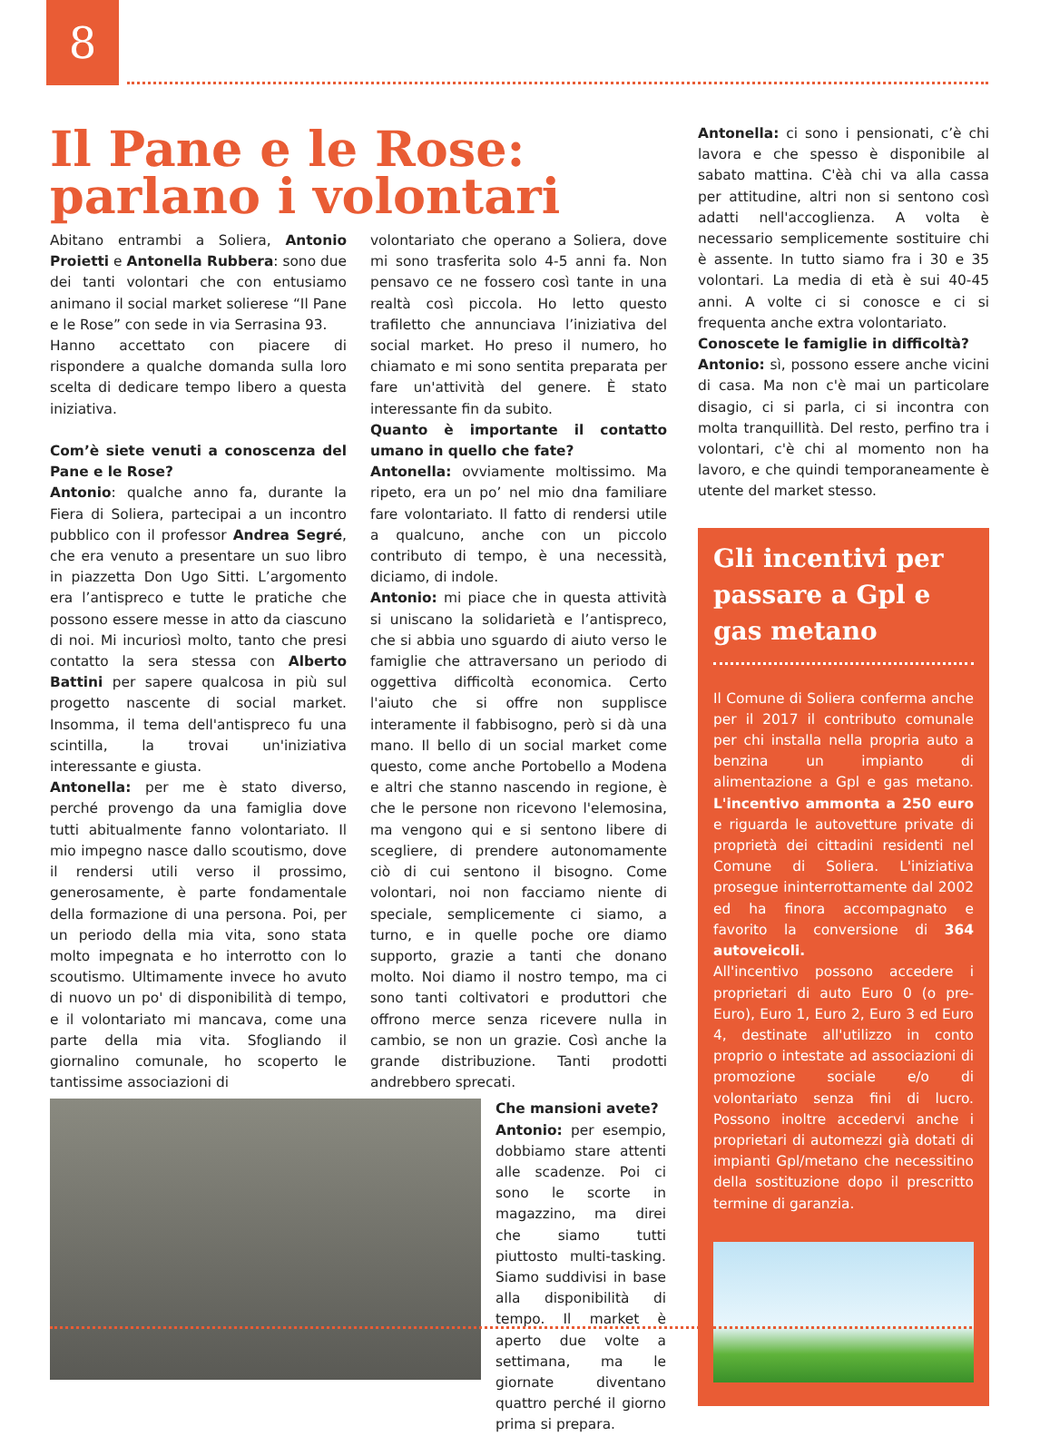8
Il Pane e le Rose: parlano i volontari
Abitano entrambi a Soliera, Antonio Proietti e Antonella Rubbera: sono due dei tanti volontari che con entusiamo animano il social market solierese “Il Pane e le Rose” con sede in via Serrasina 93.
Hanno accettato con piacere di rispondere a qualche domanda sulla loro scelta di dedicare tempo libero a questa iniziativa.
Com’è siete venuti a conoscenza del Pane e le Rose?
Antonio: qualche anno fa, durante la Fiera di Soliera, partecipai a un incontro pubblico con il professor Andrea Segré, che era venuto a presentare un suo libro in piazzetta Don Ugo Sitti. L’argomento era l’antispreco e tutte le pratiche che possono essere messe in atto da ciascuno di noi. Mi incuriosì molto, tanto che presi contatto la sera stessa con Alberto Battini per sapere qualcosa in più sul progetto nascente di social market. Insomma, il tema dell'antispreco fu una scintilla, la trovai un'iniziativa interessante e giusta.
Antonella: per me è stato diverso, perché provengo da una famiglia dove tutti abitualmente fanno volontariato. Il mio impegno nasce dallo scoutismo, dove il rendersi utili verso il prossimo, generosamente, è parte fondamentale della formazione di una persona. Poi, per un periodo della mia vita, sono stata molto impegnata e ho interrotto con lo scoutismo. Ultimamente invece ho avuto di nuovo un po' di disponibilità di tempo, e il volontariato mi mancava, come una parte della mia vita. Sfogliando il giornalino comunale, ho scoperto le tantissime associazioni di
volontariato che operano a Soliera, dove mi sono trasferita solo 4-5 anni fa. Non pensavo ce ne fossero così tante in una realtà così piccola. Ho letto questo trafiletto che annunciava l’iniziativa del social market. Ho preso il numero, ho chiamato e mi sono sentita preparata per fare un'attività del genere. È stato interessante fin da subito.
Quanto è importante il contatto umano in quello che fate?
Antonella: ovviamente moltissimo. Ma ripeto, era un po’ nel mio dna familiare fare volontariato. Il fatto di rendersi utile a qualcuno, anche con un piccolo contributo di tempo, è una necessità, diciamo, di indole.
Antonio: mi piace che in questa attività si uniscano la solidarietà e l’antispreco, che si abbia uno sguardo di aiuto verso le famiglie che attraversano un periodo di oggettiva difficoltà economica. Certo l'aiuto che si offre non supplisce interamente il fabbisogno, però si dà una mano. Il bello di un social market come questo, come anche Portobello a Modena e altri che stanno nascendo in regione, è che le persone non ricevono l'elemosina, ma vengono qui e si sentono libere di scegliere, di prendere autonomamente ciò di cui sentono il bisogno. Come volontari, noi non facciamo niente di speciale, semplicemente ci siamo, a turno, e in quelle poche ore diamo supporto, grazie a tanti che donano molto. Noi diamo il nostro tempo, ma ci sono tanti coltivatori e produttori che offrono merce senza ricevere nulla in cambio, se non un grazie. Così anche la grande distribuzione. Tanti prodotti andrebbero sprecati.
Che mansioni avete?
Antonio: per esempio, dobbiamo stare attenti alle scadenze. Poi ci sono le scorte in magazzino, ma direi che siamo tutti piuttosto multi-tasking. Siamo suddivisi in base alla disponibilità di tempo. Il market è aperto due volte a settimana, ma le giornate diventano quattro perché il giorno prima si prepara.
Antonella: ci sono i pensionati, c’è chi lavora e che spesso è disponibile al sabato mattina. C'èà chi va alla cassa per attitudine, altri non si sentono così adatti nell'accoglienza. A volta è necessario semplicemente sostituire chi è assente. In tutto siamo fra i 30 e 35 volontari. La media di età è sui 40-45 anni. A volte ci si conosce e ci si frequenta anche extra volontariato.
Conoscete le famiglie in difficoltà?
Antonio: sì, possono essere anche vicini di casa. Ma non c'è mai un particolare disagio, ci si parla, ci si incontra con molta tranquillità. Del resto, perfino tra i volontari, c'è chi al momento non ha lavoro, e che quindi temporaneamente è utente del market stesso.
Gli incentivi per passare a Gpl e gas metano
Il Comune di Soliera conferma anche per il 2017 il contributo comunale per chi installa nella propria auto a benzina un impianto di alimentazione a Gpl e gas metano. L'incentivo ammonta a 250 euro e riguarda le autovetture private di proprietà dei cittadini residenti nel Comune di Soliera. L'iniziativa prosegue ininterrottamente dal 2002 ed ha finora accompagnato e favorito la conversione di 364 autoveicoli.
All'incentivo possono accedere i proprietari di auto Euro 0 (o pre-Euro), Euro 1, Euro 2, Euro 3 ed Euro 4, destinate all'utilizzo in conto proprio o intestate ad associazioni di promozione sociale e/o di volontariato senza fini di lucro. Possono inoltre accedervi anche i proprietari di automezzi già dotati di impianti Gpl/metano che necessitino della sostituzione dopo il prescritto termine di garanzia.